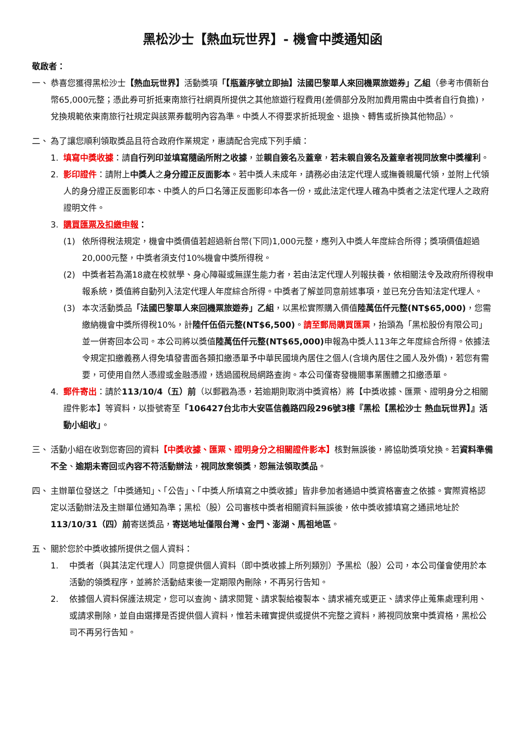黑松沙士【熱血玩世界】- 機會中獎通知函
敬啟者：
一、 恭喜您獲得黑松沙士【熱血玩世界】活動獎項「【瓶蓋序號立即抽】法國巴黎單人來回機票旅遊券」乙組（參考市價新台幣65,000元整；憑此券可折抵東南旅行社網頁所提供之其他旅遊行程費用(差價部分及附加費用需由中獎者自行負擔)，兌換規範依東南旅行社規定與該票券載明內容為準。中獎人不得要求折抵現金、退換、轉售或折換其他物品）。
二、 為了讓您順利領取獎品且符合政府作業規定，惠請配合完成下列手續：
1. 填寫中獎收據：請自行列印並填寫隨函所附之收據，並親自簽名及蓋章，若未親自簽名及蓋章者視同放棄中獎權利。
2. 影印證件：請附上中獎人之身分證正反面影本。若中獎人未成年，請務必由法定代理人或撫養親屬代領，並附上代領人的身分證正反面影印本、中獎人的戶口名簿正反面影印本各一份，或此法定代理人確為中獎者之法定代理人之政府證明文件。
3. 購買匯票及扣繳申報：
(1) 依所得稅法規定，機會中獎價值若超過新台幣(下同)1,000元整，應列入中獎人年度綜合所得；獎項價值超過20,000元整，中獎者須支付10%機會中獎所得稅。
(2) 中獎者若為滿18歲在校就學、身心障礙或無謀生能力者，若由法定代理人列報扶養，依相關法令及政府所得稅申報系統，獎值將自動列入法定代理人年度綜合所得。中獎者了解並同意前述事項，並已充分告知法定代理人。
(3) 本次活動獎品「法國巴黎單人來回機票旅遊券」乙組，以黑松實際購入價值陸萬伍仟元整(NT$65,000)，您需繳納機會中獎所得稅10%，計陸仟伍佰元整(NT$6,500)。請至郵局購買匯票，抬頭為「黑松股份有限公司」並一併寄回本公司。本公司將以獎值陸萬伍仟元整(NT$65,000) 申報為中獎人113年之年度綜合所得。依據法令規定扣繳義務人得免填發書面各類扣繳憑單予中華民國境內居住之個人(含境內居住之國人及外僑)，若您有需要，可使用自然人憑證或金融憑證，透過國稅局網路查詢。本公司僅寄發機關事業團體之扣繳憑單。
4. 郵件寄出：請於113/10/4（五）前（以郵戳為憑，若逾期則取消中獎資格）將【中獎收據、匯票、證明身分之相關證件影本】等資料，以掛號寄至「106427台北市大安區信義路四段296號3樓『黑松【黑松沙士 熱血玩世界】』活動小組收」。
三、 活動小組在收到您寄回的資料【中獎收據、匯票、證明身分之相關證件影本】核對無誤後，將協助獎項兌換。若資料準備不全、逾期未寄回或內容不符活動辦法，視同放棄領獎，恕無法領取獎品。
四、 主辦單位發送之「中獎通知」、「公告」、「中獎人所填寫之中獎收據」皆非參加者通過中獎資格審查之依據。實際資格認定以活動辦法及主辦單位通知為準；黑松（股）公司審核中獎者相關資料無誤後，依中獎收據填寫之通訊地址於113/10/31（四）前寄送獎品，寄送地址僅限台灣、金門、澎湖、馬祖地區。
五、 關於您於中獎收據所提供之個人資料：
1. 中獎者（與其法定代理人）同意提供個人資料（即中獎收據上所列類別）予黑松（股）公司，本公司僅會使用於本活動的領獎程序，並將於活動結束後一定期限內刪除，不再另行告知。
2. 依據個人資料保護法規定，您可以查詢、請求閱覽、請求製給複製本、請求補充或更正、請求停止蒐集處理利用、或請求刪除，並自由選擇是否提供個人資料，惟若未確實提供或提供不完整之資料，將視同放棄中獎資格，黑松公司不再另行告知。